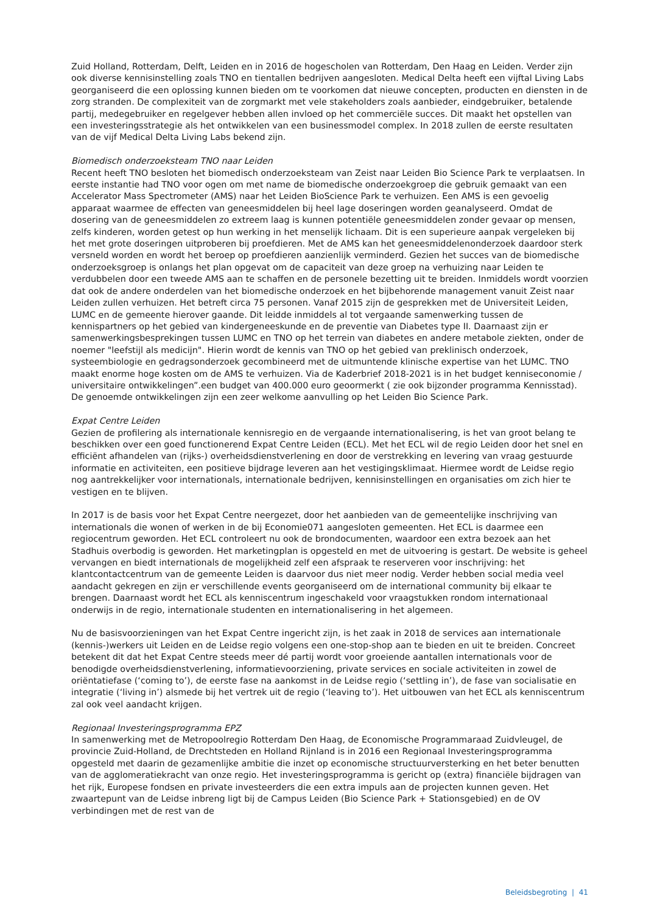Zuid Holland, Rotterdam, Delft, Leiden en in 2016 de hogescholen van Rotterdam, Den Haag en Leiden. Verder zijn ook diverse kennisinstelling zoals TNO en tientallen bedrijven aangesloten. Medical Delta heeft een vijftal Living Labs georganiseerd die een oplossing kunnen bieden om te voorkomen dat nieuwe concepten, producten en diensten in de zorg stranden. De complexiteit van de zorgmarkt met vele stakeholders zoals aanbieder, eindgebruiker, betalende partij, medegebruiker en regelgever hebben allen invloed op het commerciële succes. Dit maakt het opstellen van een investeringsstrategie als het ontwikkelen van een businessmodel complex. In 2018 zullen de eerste resultaten van de vijf Medical Delta Living Labs bekend zijn.
Biomedisch onderzoeksteam TNO naar Leiden
Recent heeft TNO besloten het biomedisch onderzoeksteam van Zeist naar Leiden Bio Science Park te verplaatsen. In eerste instantie had TNO voor ogen om met name de biomedische onderzoekgroep die gebruik gemaakt van een Accelerator Mass Spectrometer (AMS) naar het Leiden BioScience Park te verhuizen. Een AMS is een gevoelig apparaat waarmee de effecten van geneesmiddelen bij heel lage doseringen worden geanalyseerd. Omdat de dosering van de geneesmiddelen zo extreem laag is kunnen potentiële geneesmiddelen zonder gevaar op mensen, zelfs kinderen, worden getest op hun werking in het menselijk lichaam. Dit is een superieure aanpak vergeleken bij het met grote doseringen uitproberen bij proefdieren. Met de AMS kan het geneesmiddelenonderzoek daardoor sterk versneld worden en wordt het beroep op proefdieren aanzienlijk verminderd. Gezien het succes van de biomedische onderzoeksgroep is onlangs het plan opgevat om de capaciteit van deze groep na verhuizing naar Leiden te verdubbelen door een tweede AMS aan te schaffen en de personele bezetting uit te breiden. Inmiddels wordt voorzien dat ook de andere onderdelen van het biomedische onderzoek en het bijbehorende management vanuit Zeist naar Leiden zullen verhuizen. Het betreft circa 75 personen. Vanaf 2015 zijn de gesprekken met de Universiteit Leiden, LUMC en de gemeente hierover gaande. Dit leidde inmiddels al tot vergaande samenwerking tussen de kennispartners op het gebied van kindergeneeskunde en de preventie van Diabetes type II. Daarnaast zijn er samenwerkingsbesprekingen tussen LUMC en TNO op het terrein van diabetes en andere metabole ziekten, onder de noemer "leefstijl als medicijn". Hierin wordt de kennis van TNO op het gebied van preklinisch onderzoek, systeembiologie en gedragsonderzoek gecombineerd met de uitmuntende klinische expertise van het LUMC. TNO maakt enorme hoge kosten om de AMS te verhuizen. Via de Kaderbrief 2018-2021 is in het budget kenniseconomie / universitaire ontwikkelingen”.een budget van 400.000 euro geoormerkt ( zie ook bijzonder programma Kennisstad). De genoemde ontwikkelingen zijn een zeer welkome aanvulling op het Leiden Bio Science Park.
Expat Centre Leiden
Gezien de profilering als internationale kennisregio en de vergaande internationalisering, is het van groot belang te beschikken over een goed functionerend Expat Centre Leiden (ECL). Met het ECL wil de regio Leiden door het snel en efficiënt afhandelen van (rijks-) overheidsdienstverlening en door de verstrekking en levering van vraag gestuurde informatie en activiteiten, een positieve bijdrage leveren aan het vestigingsklimaat. Hiermee wordt de Leidse regio nog aantrekkelijker voor internationals, internationale bedrijven, kennisinstellingen en organisaties om zich hier te vestigen en te blijven.
In 2017 is de basis voor het Expat Centre neergezet, door het aanbieden van de gemeentelijke inschrijving van internationals die wonen of werken in de bij Economie071 aangesloten gemeenten. Het ECL is daarmee een regiocentrum geworden. Het ECL controleert nu ook de brondocumenten, waardoor een extra bezoek aan het Stadhuis overbodig is geworden. Het marketingplan is opgesteld en met de uitvoering is gestart. De website is geheel vervangen en biedt internationals de mogelijkheid zelf een afspraak te reserveren voor inschrijving: het klantcontactcentrum van de gemeente Leiden is daarvoor dus niet meer nodig. Verder hebben social media veel aandacht gekregen en zijn er verschillende events georganiseerd om de international community bij elkaar te brengen. Daarnaast wordt het ECL als kenniscentrum ingeschakeld voor vraagstukken rondom internationaal onderwijs in de regio, internationale studenten en internationalisering in het algemeen.
Nu de basisvoorzieningen van het Expat Centre ingericht zijn, is het zaak in 2018 de services aan internationale (kennis-)werkers uit Leiden en de Leidse regio volgens een one-stop-shop aan te bieden en uit te breiden. Concreet betekent dit dat het Expat Centre steeds meer dé partij wordt voor groeiende aantallen internationals voor de benodigde overheidsdienstverlening, informatievoorziening, private services en sociale activiteiten in zowel de oriëntatiefase (‘coming to’), de eerste fase na aankomst in de Leidse regio (‘settling in’), de fase van socialisatie en integratie (‘living in’) alsmede bij het vertrek uit de regio (‘leaving to’). Het uitbouwen van het ECL als kenniscentrum zal ook veel aandacht krijgen.
Regionaal Investeringsprogramma EPZ
In samenwerking met de Metropoolregio Rotterdam Den Haag, de Economische Programmaraad Zuidvleugel, de provincie Zuid-Holland, de Drechtsteden en Holland Rijnland is in 2016 een Regionaal Investeringsprogramma opgesteld met daarin de gezamenlijke ambitie die inzet op economische structuurversterking en het beter benutten van de agglomeratiekracht van onze regio. Het investeringsprogramma is gericht op (extra) financiële bijdragen van het rijk, Europese fondsen en private investeerders die een extra impuls aan de projecten kunnen geven. Het zwaartepunt van de Leidse inbreng ligt bij de Campus Leiden (Bio Science Park + Stationsgebied) en de OV verbindingen met de rest van de
Beleidsbegroting | 41